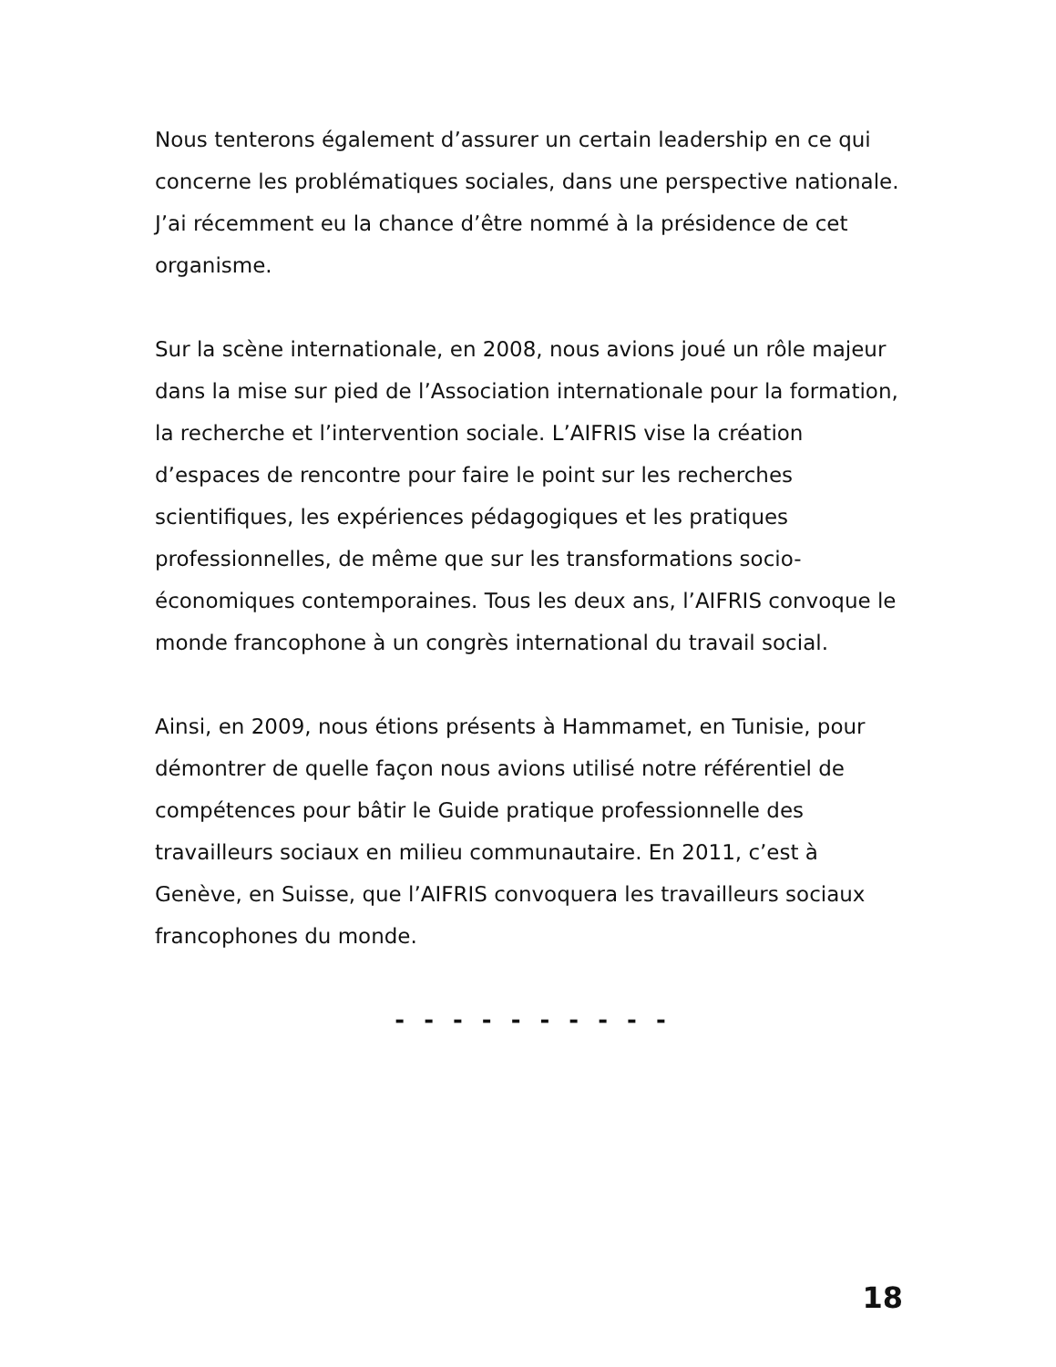Nous tenterons également d’assurer un certain leadership en ce qui concerne les problématiques sociales, dans une perspective nationale. J’ai récemment eu la chance d’être nommé à la présidence de cet organisme.
Sur la scène internationale, en 2008, nous avions joué un rôle majeur dans la mise sur pied de l’Association internationale pour la formation, la recherche et l’intervention sociale. L’AIFRIS vise la création d’espaces de rencontre pour faire le point sur les recherches scientifiques, les expériences pédagogiques et les pratiques professionnelles, de même que sur les transformations socio-économiques contemporaines. Tous les deux ans, l’AIFRIS convoque le monde francophone à un congrès international du travail social.
Ainsi, en 2009, nous étions présents à Hammamet, en Tunisie, pour démontrer de quelle façon nous avions utilisé notre référentiel de compétences pour bâtir le Guide pratique professionnelle des travailleurs sociaux en milieu communautaire. En 2011, c’est à Genève, en Suisse, que l’AIFRIS convoquera les travailleurs sociaux francophones du monde.
- - - - - - - - - -
18